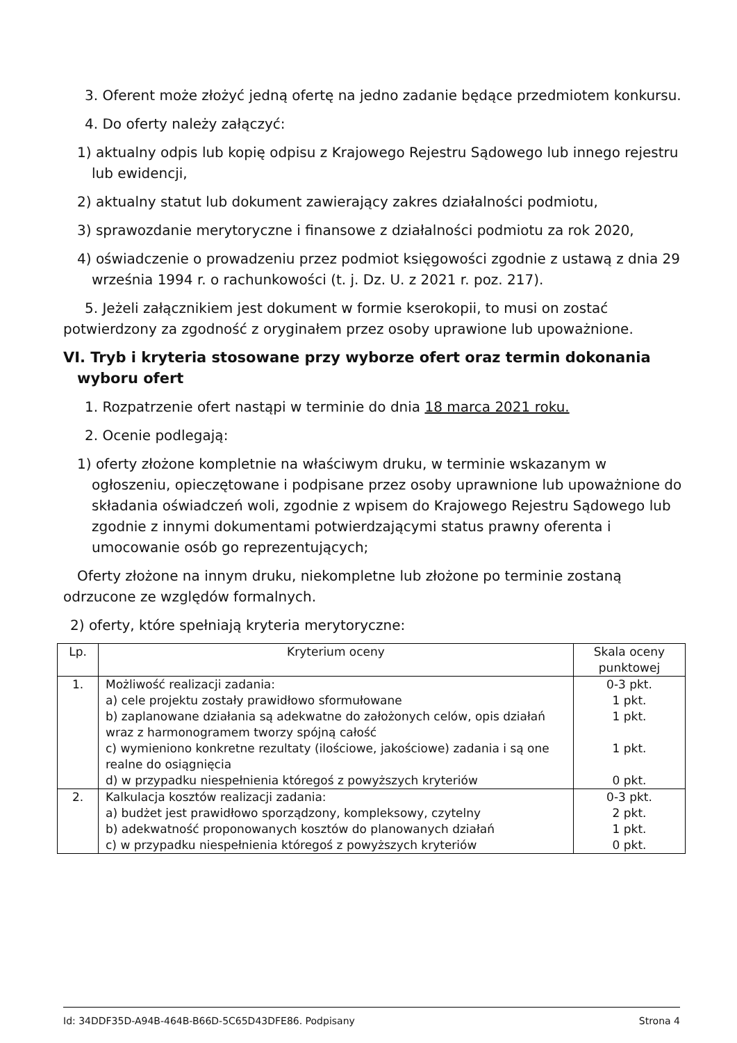3. Oferent może złożyć jedną ofertę na jedno zadanie będące przedmiotem konkursu.
4. Do oferty należy załączyć:
1) aktualny odpis lub kopię odpisu z Krajowego Rejestru Sądowego lub innego rejestru lub ewidencji,
2) aktualny statut lub dokument zawierający zakres działalności podmiotu,
3) sprawozdanie merytoryczne i finansowe z działalności podmiotu za rok 2020,
4) oświadczenie o prowadzeniu przez podmiot księgowości zgodnie z ustawą z dnia 29 września 1994 r. o rachunkowości (t. j. Dz. U. z 2021 r. poz. 217).
5. Jeżeli załącznikiem jest dokument w formie kserokopii, to musi on zostać potwierdzony za zgodność z oryginałem przez osoby uprawione lub upoważnione.
VI. Tryb i kryteria stosowane przy wyborze ofert oraz termin dokonania wyboru ofert
1. Rozpatrzenie ofert nastąpi w terminie do dnia 18 marca 2021 roku.
2. Ocenie podlegają:
1) oferty złożone kompletnie na właściwym druku, w terminie wskazanym w ogłoszeniu, opieczętowane i podpisane przez osoby uprawnione lub upoważnione do składania oświadczeń woli, zgodnie z wpisem do Krajowego Rejestru Sądowego lub zgodnie z innymi dokumentami potwierdzającymi status prawny oferenta i umocowanie osób go reprezentujących;
Oferty złożone na innym druku, niekompletne lub złożone po terminie zostaną odrzucone ze względów formalnych.
2) oferty, które spełniają kryteria merytoryczne:
| Lp. | Kryterium oceny | Skala oceny punktowej |
| 1. | Możliwość realizacji zadania: a) cele projektu zostały prawidłowo sformułowane b) zaplanowane działania są adekwatne do założonych celów, opis działań wraz z harmonogramem tworzy spójną całość c) wymieniono konkretne rezultaty (ilościowe, jakościowe) zadania i są one realne do osiągnięcia d) w przypadku niespełnienia któregoś z powyższych kryteriów | 0-3 pkt. 1 pkt. 1 pkt. 1 pkt. 0 pkt. |
| 2. | Kalkulacja kosztów realizacji zadania: a) budżet jest prawidłowo sporządzony, kompleksowy, czytelny b) adekwatność proponowanych kosztów do planowanych działań c) w przypadku niespełnienia któregoś z powyższych kryteriów | 0-3 pkt. 2 pkt. 1 pkt. 0 pkt. |
Id: 34DDF35D-A94B-464B-B66D-5C65D43DFE86. Podpisany Strona 4